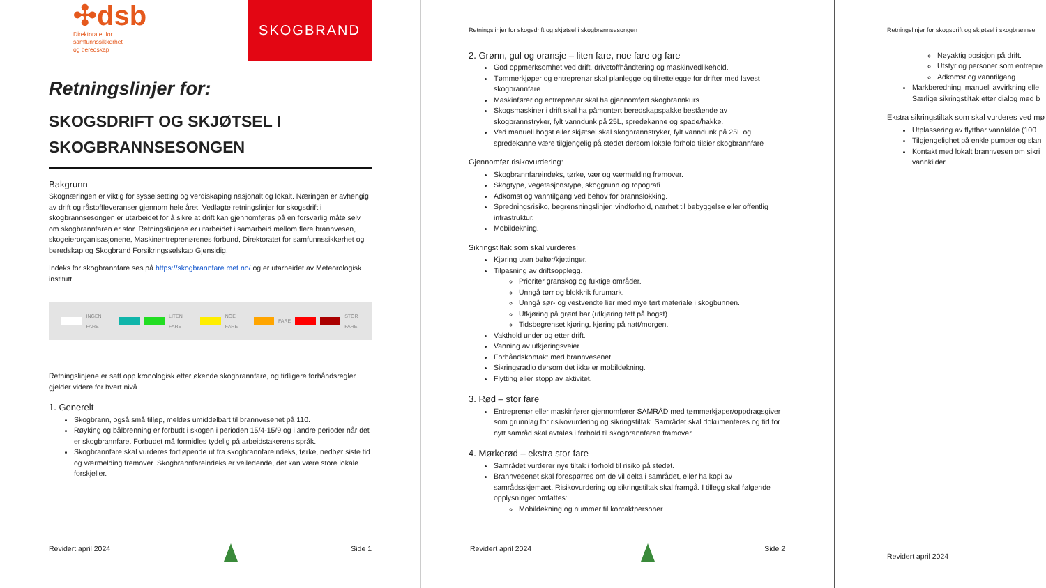✣dsb
Direktoratet for
samfunnssikkerhet
og beredskap
SKOGBRAND
Retningslinjer for:
SKOGSDRIFT OG SKJØTSEL I SKOGBRANNSESONGEN
Bakgrunn
Skognæringen er viktig for sysselsetting og verdiskaping nasjonalt og lokalt. Næringen er avhengig av drift og råstoffleveranser gjennom hele året. Vedlagte retningslinjer for skogsdrift i skogbrannsesongen er utarbeidet for å sikre at drift kan gjennomføres på en forsvarlig måte selv om skogbrannfaren er stor. Retningslinjene er utarbeidet i samarbeid mellom flere brannvesen, skogeierorganisasjonene, Maskinentreprenørenes forbund, Direktoratet for samfunnssikkerhet og beredskap og Skogbrand Forsikringsselskap Gjensidig.
Indeks for skogbrannfare ses på https://skogbrannfare.met.no/ og er utarbeidet av Meteorologisk institutt.
INGEN FARE LITEN FARE NOE FARE FARE STOR FARE
Retningslinjene er satt opp kronologisk etter økende skogbrannfare, og tidligere forhåndsregler gjelder videre for hvert nivå.
1. Generelt
Skogbrann, også små tilløp, meldes umiddelbart til brannvesenet på 110.
Røyking og bålbrenning er forbudt i skogen i perioden 15/4-15/9 og i andre perioder når det er skogbrannfare. Forbudet må formidles tydelig på arbeidstakerens språk.
Skogbrannfare skal vurderes fortløpende ut fra skogbrannfareindeks, tørke, nedbør siste tid og værmelding fremover. Skogbrannfareindeks er veiledende, det kan være store lokale forskjeller.
Revidert april 2024 Side 1
Retningslinjer for skogsdrift og skjøtsel i skogbrannsesongen
2. Grønn, gul og oransje – liten fare, noe fare og fare
God oppmerksomhet ved drift, drivstoffhåndtering og maskinvedlikehold.
Tømmerkjøper og entreprenør skal planlegge og tilrettelegge for drifter med lavest skogbrannfare.
Maskinfører og entreprenør skal ha gjennomført skogbrannkurs.
Skogsmaskiner i drift skal ha påmontert beredskapspakke bestående av skogbrannstryker, fylt vanndunk på 25L, spredekanne og spade/hakke.
Ved manuell hogst eller skjøtsel skal skogbrannstryker, fylt vanndunk på 25L og spredekanne være tilgjengelig på stedet dersom lokale forhold tilsier skogbrannfare
Gjennomfør risikovurdering:
Skogbrannfareindeks, tørke, vær og værmelding fremover.
Skogtype, vegetasjonstype, skoggrunn og topografi.
Adkomst og vanntilgang ved behov for brannslokking.
Spredningsrisiko, begrensningslinjer, vindforhold, nærhet til bebyggelse eller offentlig infrastruktur.
Mobildekning.
Sikringstiltak som skal vurderes:
Kjøring uten belter/kjettinger.
Tilpasning av driftsopplegg.
Prioriter granskog og fuktige områder.
Unngå tørr og blokkrik furumark.
Unngå sør- og vestvendte lier med mye tørt materiale i skogbunnen.
Utkjøring på grønt bar (utkjøring tett på hogst).
Tidsbegrenset kjøring, kjøring på natt/morgen.
Vakthold under og etter drift.
Vanning av utkjøringsveier.
Forhåndskontakt med brannvesenet.
Sikringsradio dersom det ikke er mobildekning.
Flytting eller stopp av aktivitet.
3. Rød – stor fare
Entreprenør eller maskinfører gjennomfører SAMRÅD med tømmerkjøper/oppdragsgiver som grunnlag for risikovurdering og sikringstiltak. Samrådet skal dokumenteres og tid for nytt samråd skal avtales i forhold til skogbrannfaren framover.
4. Mørkerød – ekstra stor fare
Samrådet vurderer nye tiltak i forhold til risiko på stedet.
Brannvesenet skal forespørres om de vil delta i samrådet, eller ha kopi av samrådsskjemaet. Risikovurdering og sikringstiltak skal framgå. I tillegg skal følgende opplysninger omfattes:
Mobildekning og nummer til kontaktpersoner.
Revidert april 2024 Side 2
Retningslinjer for skogsdrift og skjøtsel i skogbrannse
Nøyaktig posisjon på drift.
Utstyr og personer som entrepre
Adkomst og vanntilgang.
Markberedning, manuell avvirkning elle
Særlige sikringstiltak etter dialog med b
Ekstra sikringstiltak som skal vurderes ved mø
Utplassering av flyttbar vannkilde (100
Tilgjengelighet på enkle pumper og slan
Kontakt med lokalt brannvesen om sikri
vannkilder.
Revidert april 2024